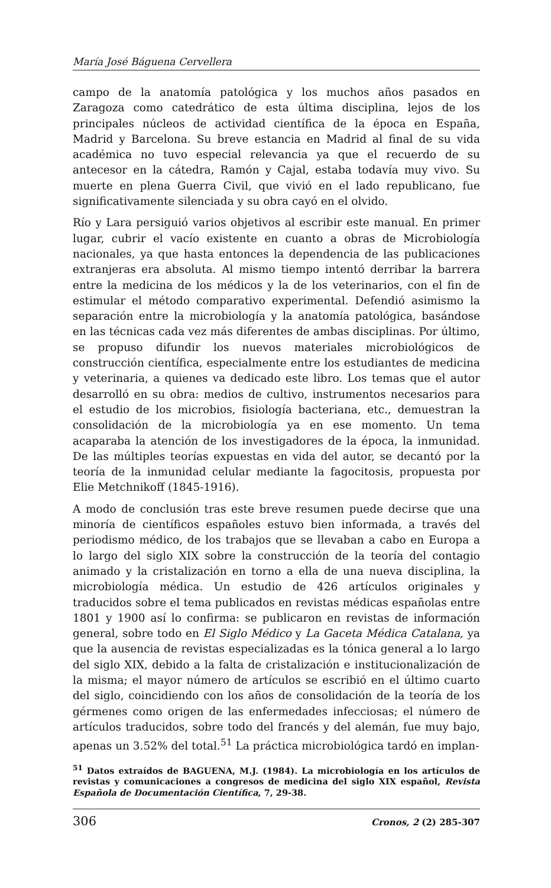María José Báguena Cervellera
campo de la anatomía patológica y los muchos años pasados en Zaragoza como catedrático de esta última disciplina, lejos de los principales núcleos de actividad científica de la época en España, Madrid y Barcelona. Su breve estancia en Madrid al final de su vida académica no tuvo especial relevancia ya que el recuerdo de su antecesor en la cátedra, Ramón y Cajal, estaba todavía muy vivo. Su muerte en plena Guerra Civil, que vivió en el lado republicano, fue significativamente silenciada y su obra cayó en el olvido.
Río y Lara persiguió varios objetivos al escribir este manual. En primer lugar, cubrir el vacío existente en cuanto a obras de Microbiología nacionales, ya que hasta entonces la dependencia de las publicaciones extranjeras era absoluta. Al mismo tiempo intentó derribar la barrera entre la medicina de los médicos y la de los veterinarios, con el fin de estimular el método comparativo experimental. Defendió asimismo la separación entre la microbiología y la anatomía patológica, basándose en las técnicas cada vez más diferentes de ambas disciplinas. Por último, se propuso difundir los nuevos materiales microbiológicos de construcción científica, especialmente entre los estudiantes de medicina y veterinaria, a quienes va dedicado este libro. Los temas que el autor desarrolló en su obra: medios de cultivo, instrumentos necesarios para el estudio de los microbios, fisiología bacteriana, etc., demuestran la consolidación de la microbiología ya en ese momento. Un tema acaparaba la atención de los investigadores de la época, la inmunidad. De las múltiples teorías expuestas en vida del autor, se decantó por la teoría de la inmunidad celular mediante la fagocitosis, propuesta por Elie Metchnikoff (1845-1916).
A modo de conclusión tras este breve resumen puede decirse que una minoría de científicos españoles estuvo bien informada, a través del periodismo médico, de los trabajos que se llevaban a cabo en Europa a lo largo del siglo XIX sobre la construcción de la teoría del contagio animado y la cristalización en torno a ella de una nueva disciplina, la microbiología médica. Un estudio de 426 artículos originales y traducidos sobre el tema publicados en revistas médicas españolas entre 1801 y 1900 así lo confirma: se publicaron en revistas de información general, sobre todo en El Siglo Médico y La Gaceta Médica Catalana, ya que la ausencia de revistas especializadas es la tónica general a lo largo del siglo XIX, debido a la falta de cristalización e institucionalización de la misma; el mayor número de artículos se escribió en el último cuarto del siglo, coincidiendo con los años de consolidación de la teoría de los gérmenes como origen de las enfermedades infecciosas; el número de artículos traducidos, sobre todo del francés y del alemán, fue muy bajo, apenas un 3.52% del total.<sup>51</sup> La práctica microbiológica tardó en implan-
<sup>51</sup> Datos extraídos de BAGUENA, M.J. (1984). La microbiología en los artículos de revistas y comunicaciones a congresos de medicina del siglo XIX español, Revista Española de Documentación Científica, 7, 29-38.
306 Cronos, 2 (2) 285-307